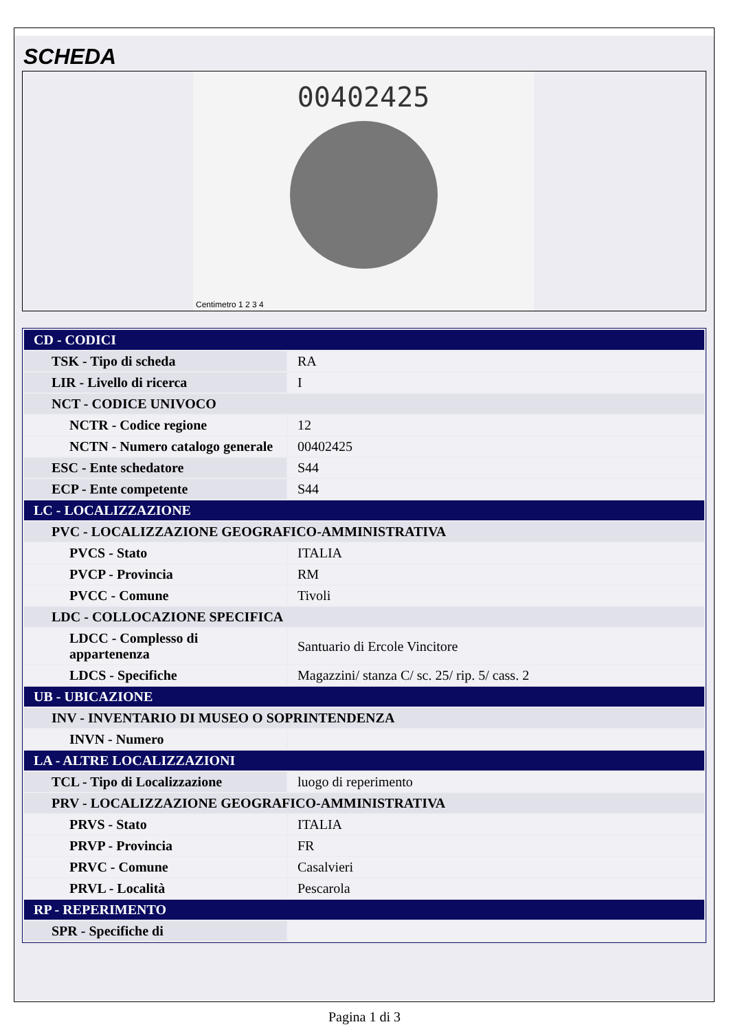SCHEDA
00402425
Centimetro 1 2 3 4
| CD - CODICI | |
| TSK - Tipo di scheda | RA |
| LIR - Livello di ricerca | I |
| NCT - CODICE UNIVOCO | |
| NCTR - Codice regione | 12 |
| NCTN - Numero catalogo generale | 00402425 |
| ESC - Ente schedatore | S44 |
| ECP - Ente competente | S44 |
| LC - LOCALIZZAZIONE | |
| PVC - LOCALIZZAZIONE GEOGRAFICO-AMMINISTRATIVA | |
| PVCS - Stato | ITALIA |
| PVCP - Provincia | RM |
| PVCC - Comune | Tivoli |
| LDC - COLLOCAZIONE SPECIFICA | |
| LDCC - Complesso di appartenenza | Santuario di Ercole Vincitore |
| LDCS - Specifiche | Magazzini/ stanza C/ sc. 25/ rip. 5/ cass. 2 |
| UB - UBICAZIONE | |
| INV - INVENTARIO DI MUSEO O SOPRINTENDENZA | |
| INVN - Numero | |
| LA - ALTRE LOCALIZZAZIONI | |
| TCL - Tipo di Localizzazione | luogo di reperimento |
| PRV - LOCALIZZAZIONE GEOGRAFICO-AMMINISTRATIVA | |
| PRVS - Stato | ITALIA |
| PRVP - Provincia | FR |
| PRVC - Comune | Casalvieri |
| PRVL - Località | Pescarola |
| RP - REPERIMENTO | |
| SPR - Specifiche di | |
Pagina 1 di 3